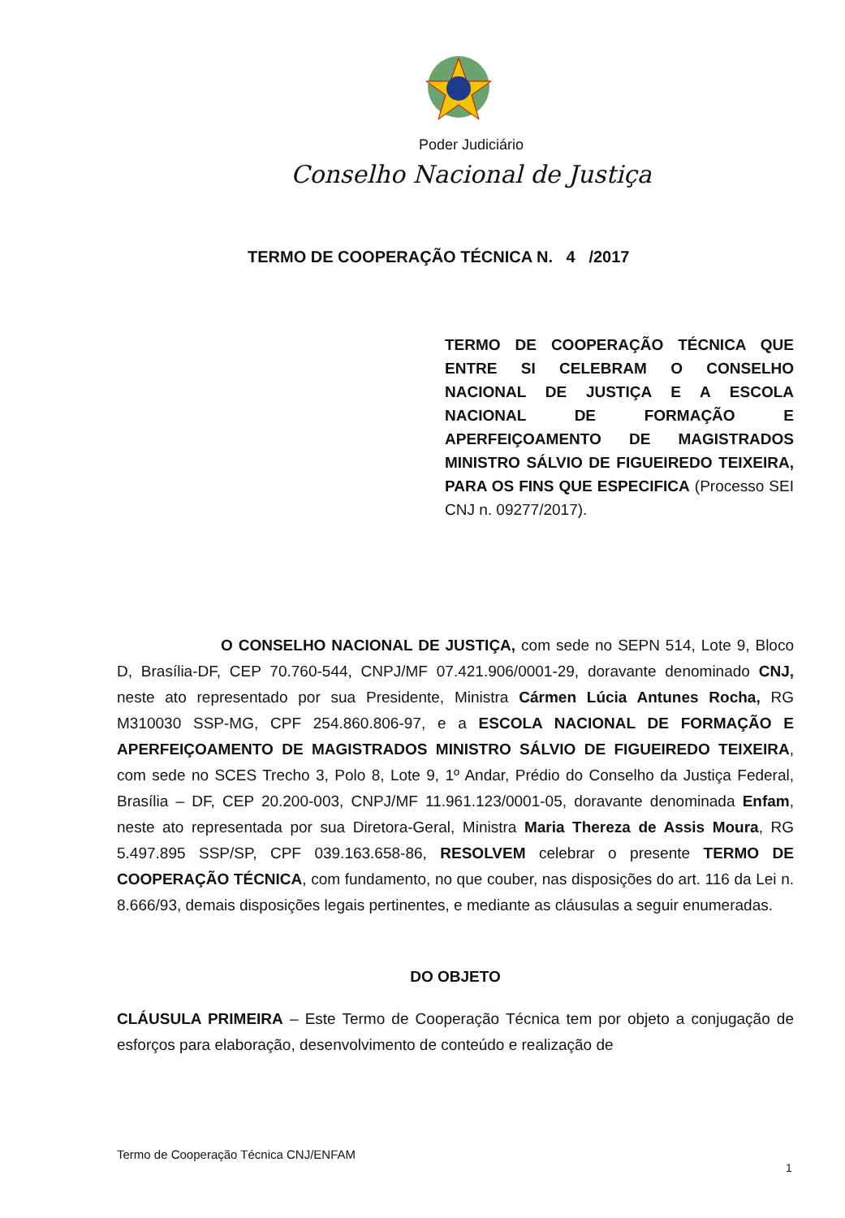Poder Judiciário
Conselho Nacional de Justiça
TERMO DE COOPERAÇÃO TÉCNICA N. 4 /2017
TERMO DE COOPERAÇÃO TÉCNICA QUE ENTRE SI CELEBRAM O CONSELHO NACIONAL DE JUSTIÇA E A ESCOLA NACIONAL DE FORMAÇÃO E APERFEIÇOAMENTO DE MAGISTRADOS MINISTRO SÁLVIO DE FIGUEIREDO TEIXEIRA, PARA OS FINS QUE ESPECIFICA (Processo SEI CNJ n. 09277/2017).
O CONSELHO NACIONAL DE JUSTIÇA, com sede no SEPN 514, Lote 9, Bloco D, Brasília-DF, CEP 70.760-544, CNPJ/MF 07.421.906/0001-29, doravante denominado CNJ, neste ato representado por sua Presidente, Ministra Cármen Lúcia Antunes Rocha, RG M310030 SSP-MG, CPF 254.860.806-97, e a ESCOLA NACIONAL DE FORMAÇÃO E APERFEIÇOAMENTO DE MAGISTRADOS MINISTRO SÁLVIO DE FIGUEIREDO TEIXEIRA, com sede no SCES Trecho 3, Polo 8, Lote 9, 1º Andar, Prédio do Conselho da Justiça Federal, Brasília – DF, CEP 20.200-003, CNPJ/MF 11.961.123/0001-05, doravante denominada Enfam, neste ato representada por sua Diretora-Geral, Ministra Maria Thereza de Assis Moura, RG 5.497.895 SSP/SP, CPF 039.163.658-86, RESOLVEM celebrar o presente TERMO DE COOPERAÇÃO TÉCNICA, com fundamento, no que couber, nas disposições do art. 116 da Lei n. 8.666/93, demais disposições legais pertinentes, e mediante as cláusulas a seguir enumeradas.
DO OBJETO
CLÁUSULA PRIMEIRA – Este Termo de Cooperação Técnica tem por objeto a conjugação de esforços para elaboração, desenvolvimento de conteúdo e realização de
Termo de Cooperação Técnica CNJ/ENFAM
1